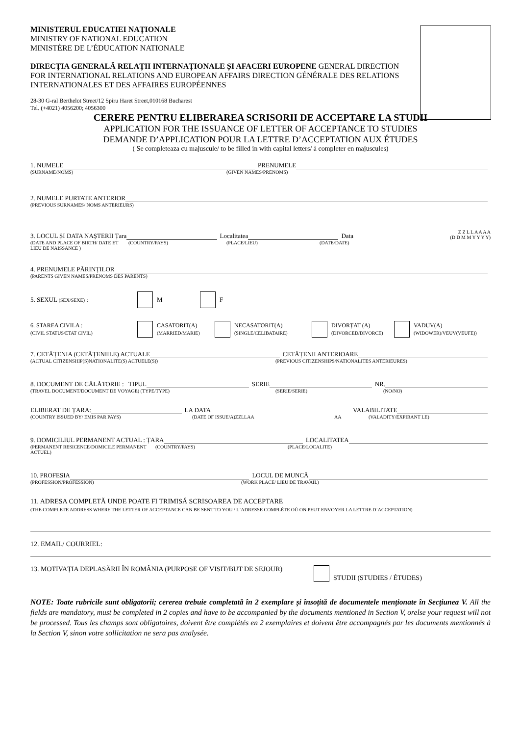MINISTERUL EDUCATIEI NAȚIONALE
MINISTRY OF NATIONAL EDUCATION
MINISTÈRE DE L’ÉDUCATION NATIONALE
DIRECȚIA GENERALĂ RELAȚII INTERNAȚIONALE ȘI AFACERI EUROPENE GENERAL DIRECTION FOR INTERNATIONAL RELATIONS AND EUROPEAN AFFAIRS DIRECTION GÉNÉRALE DES RELATIONS INTERNATIONALES ET DES AFFAIRES EUROPÉENNES
28-30 G-ral Berthelot Street/12 Spiru Haret Street,010168 Bucharest
Tel. (+4021) 4056200; 4056300
CERERE PENTRU ELIBERAREA SCRISORII DE ACCEPTARE LA STUDII
APPLICATION FOR THE ISSUANCE OF LETTER OF ACCEPTANCE TO STUDIES
DEMANDE D’APPLICATION POUR LA LETTRE D’ACCEPTATION AUX ÉTUDES
( Se completeaza cu majuscule/ to be filled in with capital letters/ à completer en majuscules)
1. NUMELE PRENUMELE
(SURNAME/NOMS) (GIVEN NAMES/PRENOMS)
2. NUMELE PURTATE ANTERIOR
(PREVIOUS SURNAMES/ NOMS ANTERIEURS)
3. LOCUL ȘI DATA NAȘTERII Țara Localitatea Data Z Z L L A A A A
(D D M M Y Y Y Y)
(DATE AND PLACE OF BIRTH/ DATE ET LIEU DE NAISSANCE ) (COUNTRY/PAYS) (PLACE/LIEU) (DATE/DATE)
4. PRENUMELE PĂRINȚILOR
(PARENTS GIVEN NAMES/PRENOMS DES PARENTS)
5. SEXUL (SEX/SEXE) : M F
6. STAREA CIVILA :
(CIVIL STATUS/ETAT CIVIL) CASATORIT(A)
(MARRIED/MARIE) NECASATORIT(A)
(SINGLE/CELIBATAIRE) DIVORȚAT (A)
(DIVORCED/DIVORCE) VADUV(A)
(WIDOWER)/VEUV(VEUFE))
7. CETĂȚENIA (CETĂȚENIILE) ACTUALE CETĂȚENII ANTERIOARE
(ACTUAL CITIZENSHIP(S)NATIONALITE(S) ACTUELE(S)) (PREVIOUS CITIZENSHIPS/NATIONALITES ANTERIEURES)
8. DOCUMENT DE CĂLĂTORIE : TIPUL SERIE NR.
(TRAVEL DOCUMENT/DOCUMENT DE VOYAGE) (TYPE/TYPE) (SERIE/SERIE) (NO/NO)
ELIBERAT DE ȚARA: LA DATA VALABILITATE
(COUNTRY ISSUED BY/ EMIS PAR PAYS) (DATE OF ISSUE/A)ZZLLAA AA (VALADITY/EXPIRANT LE)
9. DOMICILIUL PERMANENT ACTUAL : ȚARA LOCALITATEA
(PERMANENT RESICENCE/DOMICILE PERMANENT ACTUEL) (COUNTRY/PAYS) (PLACE/LOCALITE)
10. PROFESIA LOCUL DE MUNCĂ
(PROFESSION/PROFESSION) (WORK PLACE/ LIEU DE TRAVAIL)
11. ADRESA COMPLETĂ UNDE POATE FI TRIMISĂ SCRISOAREA DE ACCEPTARE
(THE COMPLETE ADDRESS WHERE THE LETTER OF ACCEPTANCE CAN BE SENT TO YOU / L`ADRESSE COMPLÈTE OÙ ON PEUT ENVOYER LA LETTRE D`ACCEPTATION)
12. EMAIL/ COURRIEL:
13. MOTIVAȚIA DEPLASĂRII ÎN ROMÂNIA (PURPOSE OF VISIT/BUT DE SEJOUR) STUDII (STUDIES / ÉTUDES)
NOTE: Toate rubricile sunt obligatorii; cererea trebuie completată în 2 exemplare și însoțită de documentele menționate în Secțiunea V. All the fields are mandatory, must be completed in 2 copies and have to be accompanied by the documents mentioned in Section V, orelse your request will not be processed. Tous les champs sont obligatoires, doivent être complétés en 2 exemplaires et doivent être accompagnés par les documents mentionnés à la Section V, sinon votre sollicitation ne sera pas analysée.